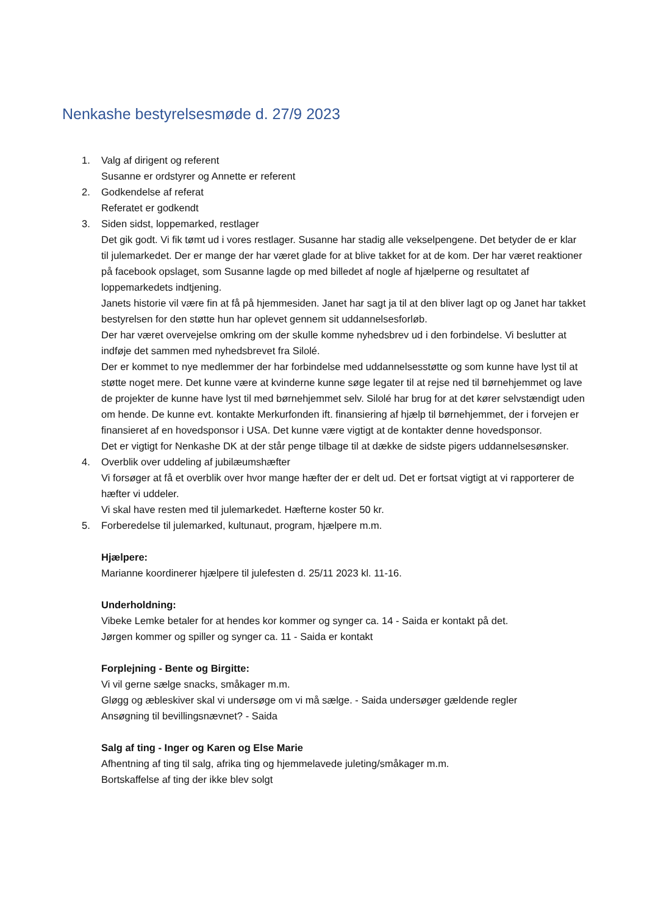Nenkashe bestyrelsesmøde d. 27/9 2023
1. Valg af dirigent og referent
Susanne er ordstyrer og Annette er referent
2. Godkendelse af referat
Referatet er godkendt
3. Siden sidst, loppemarked, restlager
Det gik godt. Vi fik tømt ud i vores restlager. Susanne har stadig alle vekselpengene. Det betyder de er klar til julemarkedet. Der er mange der har været glade for at blive takket for at de kom. Der har været reaktioner på facebook opslaget, som Susanne lagde op med billedet af nogle af hjælperne og resultatet af loppemarkedets indtjening.
Janets historie vil være fin at få på hjemmesiden. Janet har sagt ja til at den bliver lagt op og Janet har takket bestyrelsen for den støtte hun har oplevet gennem sit uddannelsesforløb.
Der har været overvejelse omkring om der skulle komme nyhedsbrev ud i den forbindelse. Vi beslutter at indføje det sammen med nyhedsbrevet fra Silolé.
Der er kommet to nye medlemmer der har forbindelse med uddannelsesstøtte og som kunne have lyst til at støtte noget mere. Det kunne være at kvinderne kunne søge legater til at rejse ned til børnehjemmet og lave de projekter de kunne have lyst til med børnehjemmet selv. Silolé har brug for at det kører selvstændigt uden om hende. De kunne evt. kontakte Merkurfonden ift. finansiering af hjælp til børnehjemmet, der i forvejen er finansieret af en hovedsponsor i USA. Det kunne være vigtigt at de kontakter denne hovedsponsor.
Det er vigtigt for Nenkashe DK at der står penge tilbage til at dække de sidste pigers uddannelsesønsker.
4. Overblik over uddeling af jubilæumshæfter
Vi forsøger at få et overblik over hvor mange hæfter der er delt ud. Det er fortsat vigtigt at vi rapporterer de hæfter vi uddeler.
Vi skal have resten med til julemarkedet. Hæfterne koster 50 kr.
5. Forberedelse til julemarked, kultunaut, program, hjælpere m.m.
Hjælpere:
Marianne koordinerer hjælpere til julefesten d. 25/11 2023 kl. 11-16.
Underholdning:
Vibeke Lemke betaler for at hendes kor kommer og synger ca. 14 - Saida er kontakt på det.
Jørgen kommer og spiller og synger ca. 11 - Saida er kontakt
Forplejning - Bente og Birgitte:
Vi vil gerne sælge snacks, småkager m.m.
Gløgg og æbleskiver skal vi undersøge om vi må sælge. - Saida undersøger gældende regler
Ansøgning til bevillingsnævnet? - Saida
Salg af ting - Inger og Karen og Else Marie
Afhentning af ting til salg, afrika ting og hjemmelavede juleting/småkager m.m.
Bortskaffelse af ting der ikke blev solgt